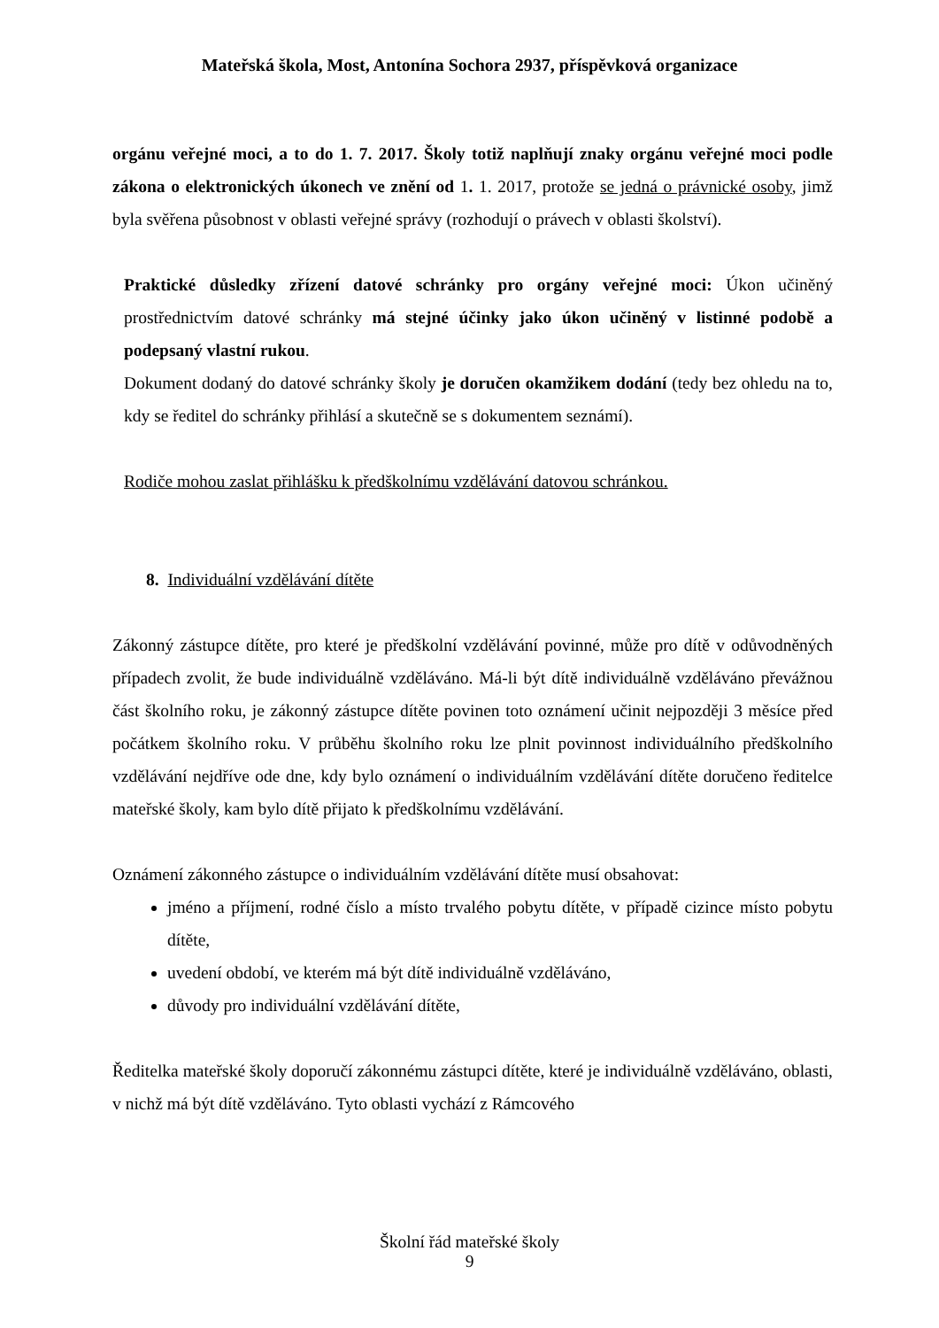Mateřská škola, Most, Antonína Sochora 2937, příspěvková organizace
orgánu veřejné moci, a to do 1. 7. 2017. Školy totiž naplňují znaky orgánu veřejné moci podle zákona o elektronických úkonech ve znění od 1. 1. 2017, protože se jedná o právnické osoby, jimž byla svěřena působnost v oblasti veřejné správy (rozhodují o právech v oblasti školství).
Praktické důsledky zřízení datové schránky pro orgány veřejné moci: Úkon učiněný prostřednictvím datové schránky má stejné účinky jako úkon učiněný v listinné podobě a podepsaný vlastní rukou.
Dokument dodaný do datové schránky školy je doručen okamžikem dodání (tedy bez ohledu na to, kdy se ředitel do schránky přihlásí a skutečně se s dokumentem seznámí).
Rodiče mohou zaslat přihlášku k předškolnímu vzdělávání datovou schránkou.
8. Individuální vzdělávání dítěte
Zákonný zástupce dítěte, pro které je předškolní vzdělávání povinné, může pro dítě v odůvodněných případech zvolit, že bude individuálně vzděláváno. Má-li být dítě individuálně vzděláváno převážnou část školního roku, je zákonný zástupce dítěte povinen toto oznámení učinit nejpozději 3 měsíce před počátkem školního roku. V průběhu školního roku lze plnit povinnost individuálního předškolního vzdělávání nejdříve ode dne, kdy bylo oznámení o individuálním vzdělávání dítěte doručeno ředitelce mateřské školy, kam bylo dítě přijato k předškolnímu vzdělávání.
Oznámení zákonného zástupce o individuálním vzdělávání dítěte musí obsahovat:
jméno a příjmení, rodné číslo a místo trvalého pobytu dítěte, v případě cizince místo pobytu dítěte,
uvedení období, ve kterém má být dítě individuálně vzděláváno,
důvody pro individuální vzdělávání dítěte,
Ředitelka mateřské školy doporučí zákonnému zástupci dítěte, které je individuálně vzděláváno, oblasti, v nichž má být dítě vzděláváno. Tyto oblasti vychází z Rámcového
Školní řád mateřské školy
9